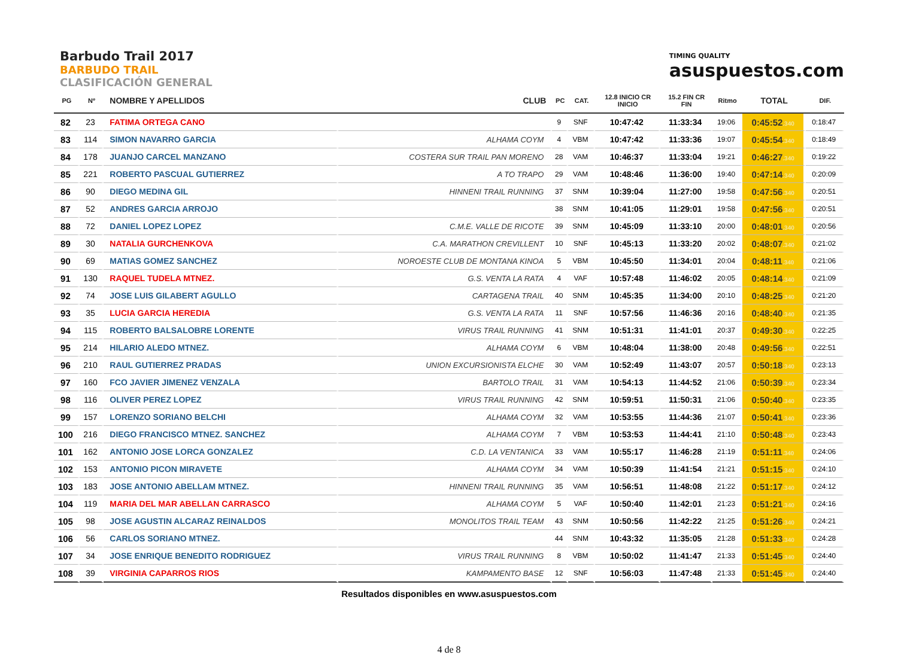Barbudo Trail 2017
BARBUDO TRAIL
CLASIFICACIÓN GENERAL
TIMING QUALITY
asuspuestos.com
| PG | Nº | NOMBRE Y APELLIDOS | CLUB | PC | CAT. | 12.8 INICIO CR INICIO | 15.2 FIN CR FIN | Ritmo | TOTAL | DIF. |
| --- | --- | --- | --- | --- | --- | --- | --- | --- | --- | --- |
| 82 | 23 | FATIMA ORTEGA CANO | | 9 | SNF | 10:47:42 | 11:33:34 | 19:06 | 0:45:52 .340 | 0:18:47 |
| 83 | 114 | SIMON NAVARRO GARCIA | ALHAMA COYM | 4 | VBM | 10:47:42 | 11:33:36 | 19:07 | 0:45:54 .340 | 0:18:49 |
| 84 | 178 | JUANJO CARCEL MANZANO | COSTERA SUR TRAIL PAN MORENO | 28 | VAM | 10:46:37 | 11:33:04 | 19:21 | 0:46:27 .340 | 0:19:22 |
| 85 | 221 | ROBERTO PASCUAL GUTIERREZ | A TO TRAPO | 29 | VAM | 10:48:46 | 11:36:00 | 19:40 | 0:47:14 .340 | 0:20:09 |
| 86 | 90 | DIEGO MEDINA GIL | HINNENI TRAIL RUNNING | 37 | SNM | 10:39:04 | 11:27:00 | 19:58 | 0:47:56 .340 | 0:20:51 |
| 87 | 52 | ANDRES GARCIA ARROJO | | 38 | SNM | 10:41:05 | 11:29:01 | 19:58 | 0:47:56 .340 | 0:20:51 |
| 88 | 72 | DANIEL LOPEZ LOPEZ | C.M.E. VALLE DE RICOTE | 39 | SNM | 10:45:09 | 11:33:10 | 20:00 | 0:48:01 .340 | 0:20:56 |
| 89 | 30 | NATALIA GURCHENKOVA | C.A. MARATHON CREVILLENT | 10 | SNF | 10:45:13 | 11:33:20 | 20:02 | 0:48:07 .340 | 0:21:02 |
| 90 | 69 | MATIAS GOMEZ SANCHEZ | NOROESTE CLUB DE MONTANA KINOA | 5 | VBM | 10:45:50 | 11:34:01 | 20:04 | 0:48:11 .340 | 0:21:06 |
| 91 | 130 | RAQUEL TUDELA MTNEZ. | G.S. VENTA LA RATA | 4 | VAF | 10:57:48 | 11:46:02 | 20:05 | 0:48:14 .340 | 0:21:09 |
| 92 | 74 | JOSE LUIS GILABERT AGULLO | CARTAGENA TRAIL | 40 | SNM | 10:45:35 | 11:34:00 | 20:10 | 0:48:25 .340 | 0:21:20 |
| 93 | 35 | LUCIA GARCIA HEREDIA | G.S. VENTA LA RATA | 11 | SNF | 10:57:56 | 11:46:36 | 20:16 | 0:48:40 .340 | 0:21:35 |
| 94 | 115 | ROBERTO BALSALOBRE LORENTE | VIRUS TRAIL RUNNING | 41 | SNM | 10:51:31 | 11:41:01 | 20:37 | 0:49:30 .340 | 0:22:25 |
| 95 | 214 | HILARIO ALEDO MTNEZ. | ALHAMA COYM | 6 | VBM | 10:48:04 | 11:38:00 | 20:48 | 0:49:56 .340 | 0:22:51 |
| 96 | 210 | RAUL GUTIERREZ PRADAS | UNION EXCURSIONISTA ELCHE | 30 | VAM | 10:52:49 | 11:43:07 | 20:57 | 0:50:18 .340 | 0:23:13 |
| 97 | 160 | FCO JAVIER JIMENEZ VENZALA | BARTOLO TRAIL | 31 | VAM | 10:54:13 | 11:44:52 | 21:06 | 0:50:39 .340 | 0:23:34 |
| 98 | 116 | OLIVER PEREZ LOPEZ | VIRUS TRAIL RUNNING | 42 | SNM | 10:59:51 | 11:50:31 | 21:06 | 0:50:40 .340 | 0:23:35 |
| 99 | 157 | LORENZO SORIANO BELCHI | ALHAMA COYM | 32 | VAM | 10:53:55 | 11:44:36 | 21:07 | 0:50:41 .340 | 0:23:36 |
| 100 | 216 | DIEGO FRANCISCO MTNEZ. SANCHEZ | ALHAMA COYM | 7 | VBM | 10:53:53 | 11:44:41 | 21:10 | 0:50:48 .340 | 0:23:43 |
| 101 | 162 | ANTONIO JOSE LORCA GONZALEZ | C.D. LA VENTANICA | 33 | VAM | 10:55:17 | 11:46:28 | 21:19 | 0:51:11 .340 | 0:24:06 |
| 102 | 153 | ANTONIO PICON MIRAVETE | ALHAMA COYM | 34 | VAM | 10:50:39 | 11:41:54 | 21:21 | 0:51:15 .340 | 0:24:10 |
| 103 | 183 | JOSE ANTONIO ABELLAM MTNEZ. | HINNENI TRAIL RUNNING | 35 | VAM | 10:56:51 | 11:48:08 | 21:22 | 0:51:17 .340 | 0:24:12 |
| 104 | 119 | MARIA DEL MAR ABELLAN CARRASCO | ALHAMA COYM | 5 | VAF | 10:50:40 | 11:42:01 | 21:23 | 0:51:21 .340 | 0:24:16 |
| 105 | 98 | JOSE AGUSTIN ALCARAZ REINALDOS | MONOLITOS TRAIL TEAM | 43 | SNM | 10:50:56 | 11:42:22 | 21:25 | 0:51:26 .340 | 0:24:21 |
| 106 | 56 | CARLOS SORIANO MTNEZ. | | 44 | SNM | 10:43:32 | 11:35:05 | 21:28 | 0:51:33 .340 | 0:24:28 |
| 107 | 34 | JOSE ENRIQUE BENEDITO RODRIGUEZ | VIRUS TRAIL RUNNING | 8 | VBM | 10:50:02 | 11:41:47 | 21:33 | 0:51:45 .340 | 0:24:40 |
| 108 | 39 | VIRGINIA CAPARROS RIOS | KAMPAMENTO BASE | 12 | SNF | 10:56:03 | 11:47:48 | 21:33 | 0:51:45 .340 | 0:24:40 |
Resultados disponibles en www.asuspuestos.com
4 de 8